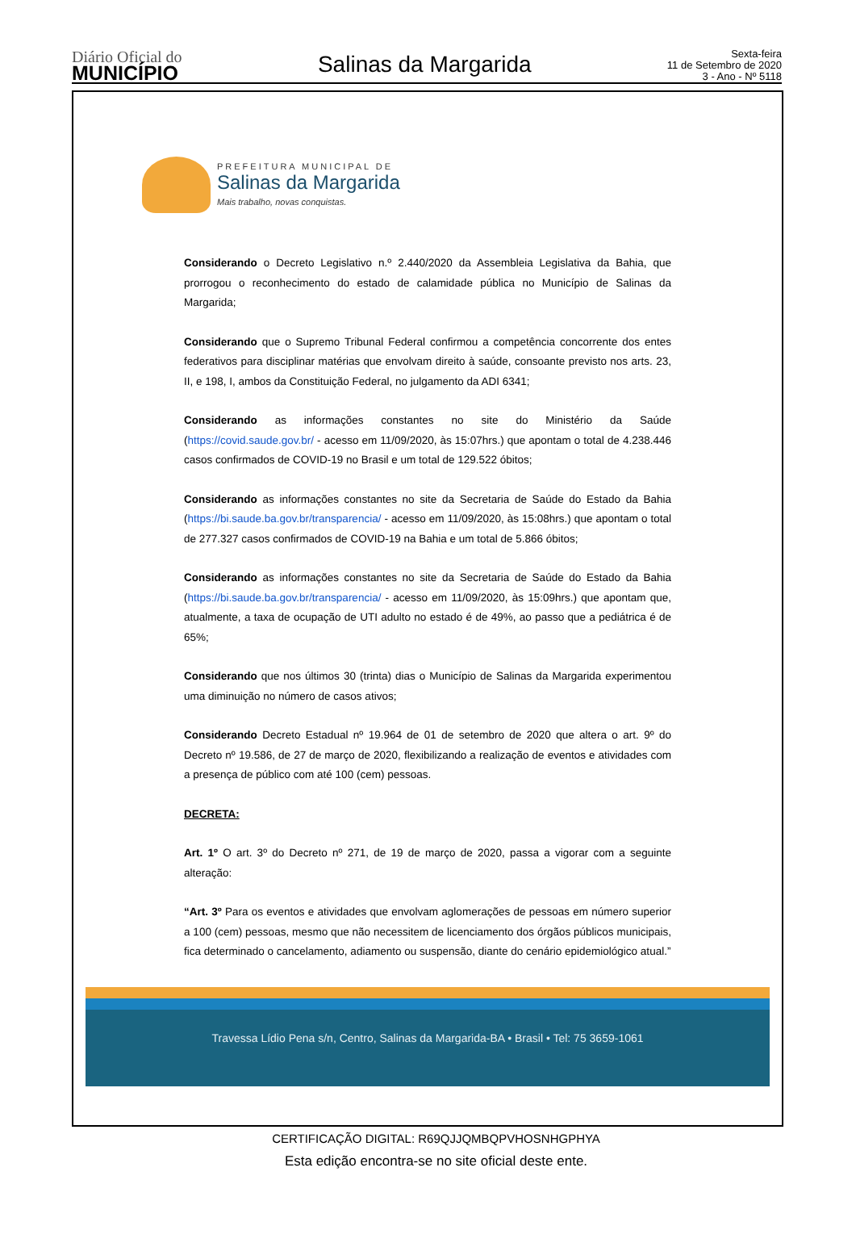Diário Oficial do
MUNICÍPIO
Salinas da Margarida
Sexta-feira
11 de Setembro de 2020
3 - Ano - Nº 5118
PREFEITURA MUNICIPAL DE
Salinas da Margarida
Mais trabalho, novas conquistas.
Considerando o Decreto Legislativo n.º 2.440/2020 da Assembleia Legislativa da Bahia, que prorrogou o reconhecimento do estado de calamidade pública no Município de Salinas da Margarida;
Considerando que o Supremo Tribunal Federal confirmou a competência concorrente dos entes federativos para disciplinar matérias que envolvam direito à saúde, consoante previsto nos arts. 23, II, e 198, I, ambos da Constituição Federal, no julgamento da ADI 6341;
Considerando as informações constantes no site do Ministério da Saúde (https://covid.saude.gov.br/ - acesso em 11/09/2020, às 15:07hrs.) que apontam o total de 4.238.446 casos confirmados de COVID-19 no Brasil e um total de 129.522 óbitos;
Considerando as informações constantes no site da Secretaria de Saúde do Estado da Bahia (https://bi.saude.ba.gov.br/transparencia/ - acesso em 11/09/2020, às 15:08hrs.) que apontam o total de 277.327 casos confirmados de COVID-19 na Bahia e um total de 5.866 óbitos;
Considerando as informações constantes no site da Secretaria de Saúde do Estado da Bahia (https://bi.saude.ba.gov.br/transparencia/ - acesso em 11/09/2020, às 15:09hrs.) que apontam que, atualmente, a taxa de ocupação de UTI adulto no estado é de 49%, ao passo que a pediátrica é de 65%;
Considerando que nos últimos 30 (trinta) dias o Município de Salinas da Margarida experimentou uma diminuição no número de casos ativos;
Considerando Decreto Estadual nº 19.964 de 01 de setembro de 2020 que altera o art. 9º do Decreto nº 19.586, de 27 de março de 2020, flexibilizando a realização de eventos e atividades com a presença de público com até 100 (cem) pessoas.
DECRETA:
Art. 1º O art. 3º do Decreto nº 271, de 19 de março de 2020, passa a vigorar com a seguinte alteração:
“Art. 3º Para os eventos e atividades que envolvam aglomerações de pessoas em número superior a 100 (cem) pessoas, mesmo que não necessitem de licenciamento dos órgãos públicos municipais, fica determinado o cancelamento, adiamento ou suspensão, diante do cenário epidemiológico atual.”
Travessa Lídio Pena s/n, Centro, Salinas da Margarida-BA • Brasil • Tel: 75 3659-1061
CERTIFICAÇÃO DIGITAL: R69QJJQMBQPVHOSNHGPHYA
Esta edição encontra-se no site oficial deste ente.